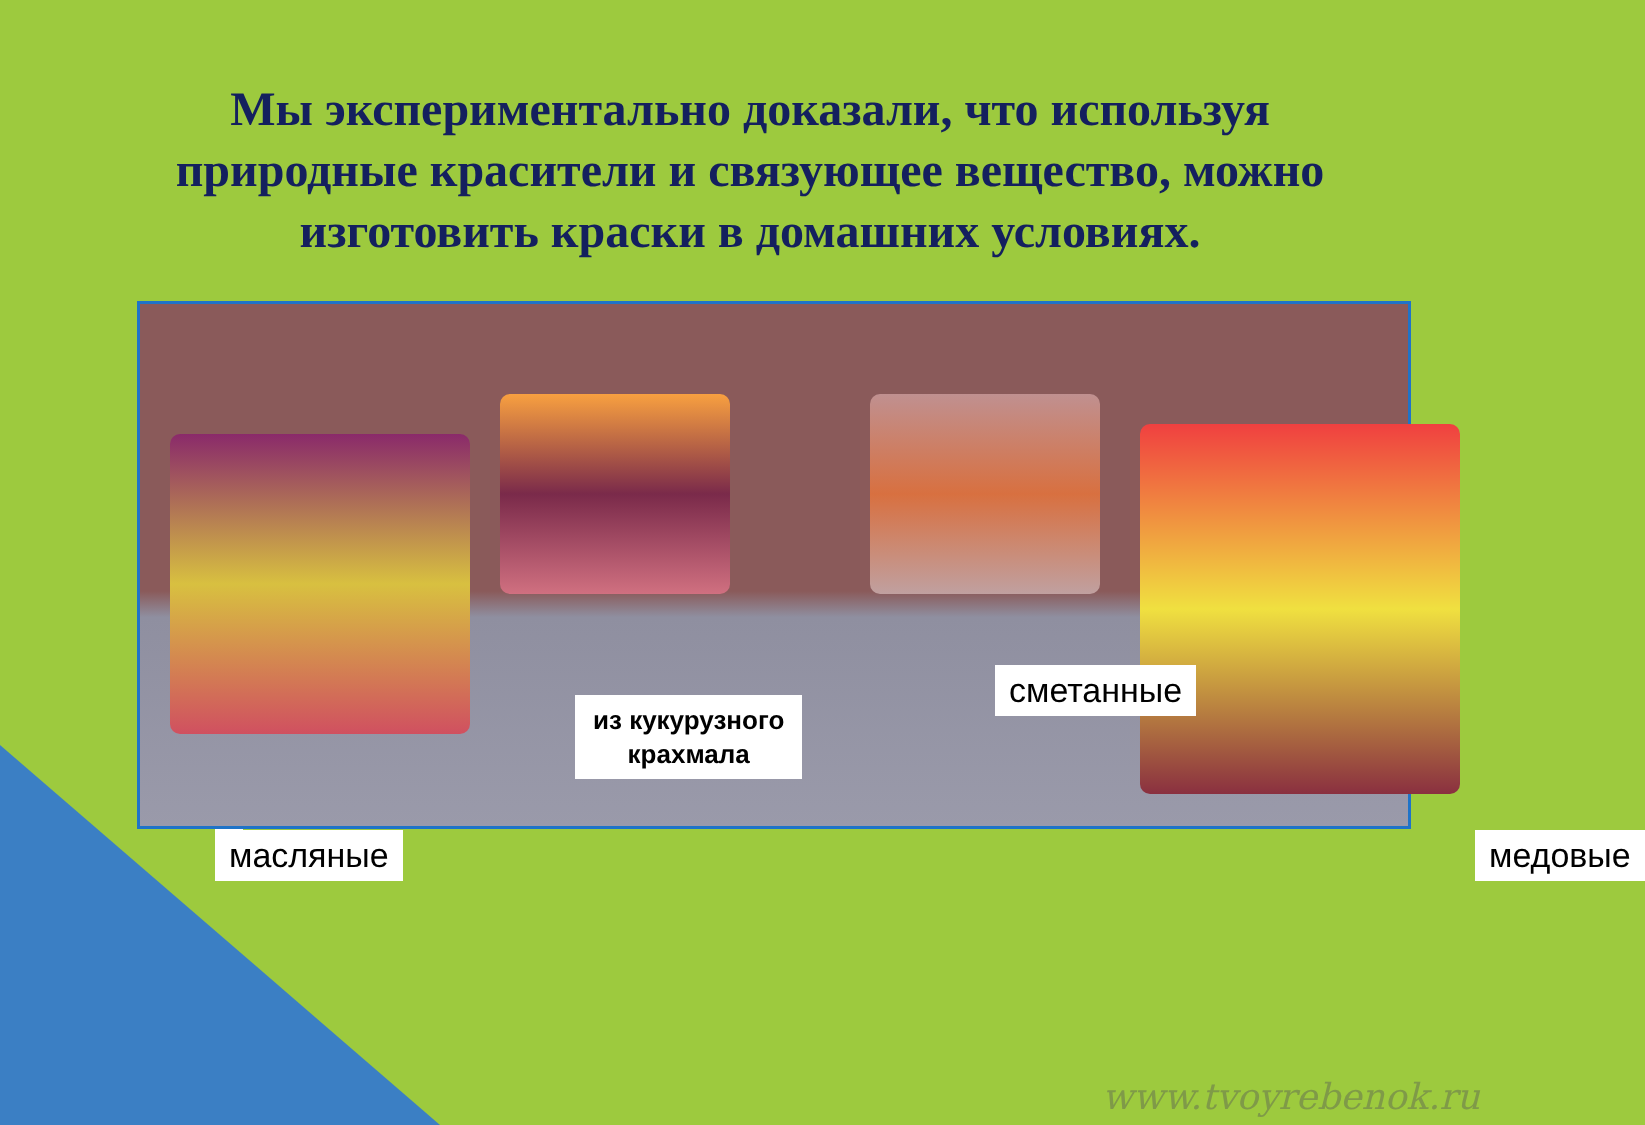Мы экспериментально доказали, что используя природные красители и связующее вещество, можно изготовить краски в домашних условиях.
масляные
из кукурузного
крахмала
сметанные
медовые
www.tvoyrebenok.ru